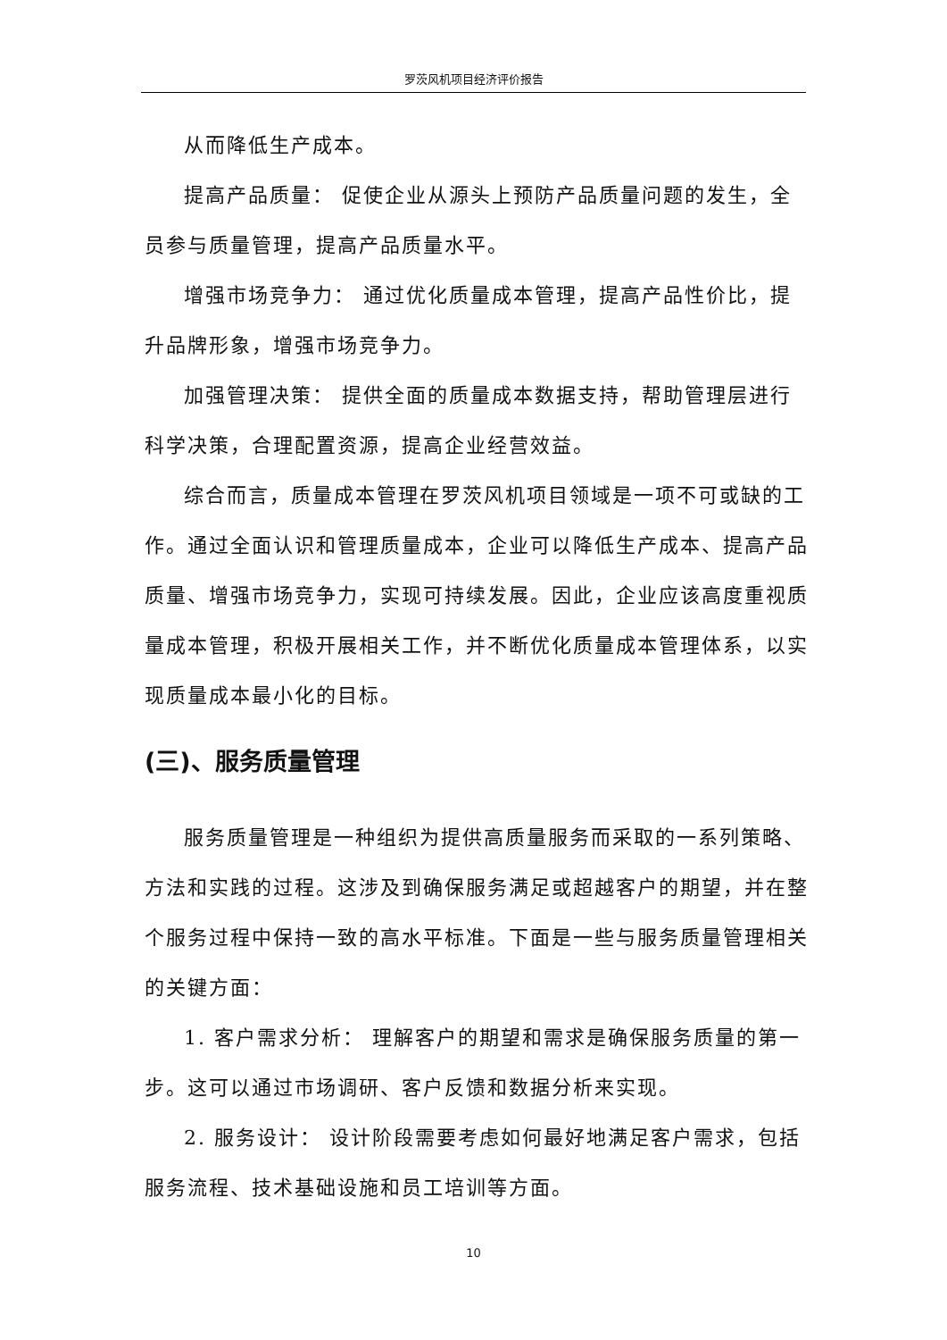罗茨风机项目经济评价报告
从而降低生产成本。
提高产品质量： 促使企业从源头上预防产品质量问题的发生，全员参与质量管理，提高产品质量水平。
增强市场竞争力： 通过优化质量成本管理，提高产品性价比，提升品牌形象，增强市场竞争力。
加强管理决策： 提供全面的质量成本数据支持，帮助管理层进行科学决策，合理配置资源，提高企业经营效益。
综合而言，质量成本管理在罗茨风机项目领域是一项不可或缺的工作。通过全面认识和管理质量成本，企业可以降低生产成本、提高产品质量、增强市场竞争力，实现可持续发展。因此，企业应该高度重视质量成本管理，积极开展相关工作，并不断优化质量成本管理体系，以实现质量成本最小化的目标。
(三)、服务质量管理
服务质量管理是一种组织为提供高质量服务而采取的一系列策略、方法和实践的过程。这涉及到确保服务满足或超越客户的期望，并在整个服务过程中保持一致的高水平标准。下面是一些与服务质量管理相关的关键方面：
1. 客户需求分析： 理解客户的期望和需求是确保服务质量的第一步。这可以通过市场调研、客户反馈和数据分析来实现。
2. 服务设计： 设计阶段需要考虑如何最好地满足客户需求，包括服务流程、技术基础设施和员工培训等方面。
10